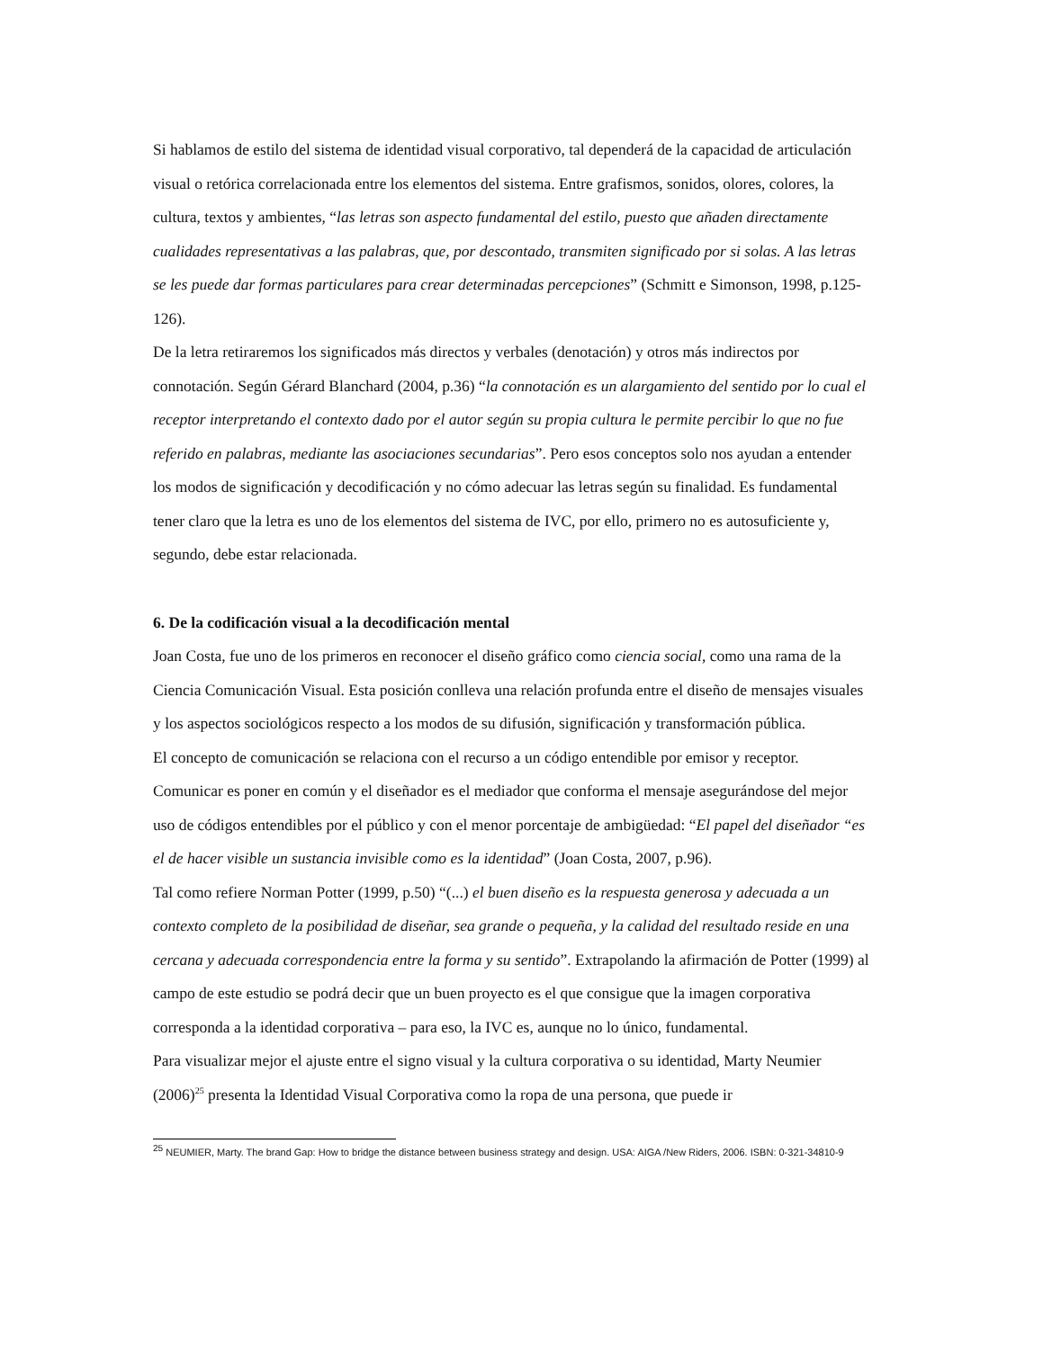Si hablamos de estilo del sistema de identidad visual corporativo, tal dependerá de la capacidad de articulación visual o retórica correlacionada entre los elementos del sistema. Entre grafismos, sonidos, olores, colores, la cultura, textos y ambientes, “las letras son aspecto fundamental del estilo, puesto que añaden directamente cualidades representativas a las palabras, que, por descontado, transmiten significado por si solas. A las letras se les puede dar formas particulares para crear determinadas percepciones” (Schmitt e Simonson, 1998, p.125-126).
De la letra retiraremos los significados más directos y verbales (denotación) y otros más indirectos por connotación. Según Gérard Blanchard (2004, p.36) “la connotación es un alargamiento del sentido por lo cual el receptor interpretando el contexto dado por el autor según su propia cultura le permite percibir lo que no fue referido en palabras, mediante las asociaciones secundarias”. Pero esos conceptos solo nos ayudan a entender los modos de significación y decodificación y no cómo adecuar las letras según su finalidad. Es fundamental tener claro que la letra es uno de los elementos del sistema de IVC, por ello, primero no es autosuficiente y, segundo, debe estar relacionada.
6. De la codificación visual a la decodificación mental
Joan Costa, fue uno de los primeros en reconocer el diseño gráfico como ciencia social, como una rama de la Ciencia Comunicación Visual. Esta posición conlleva una relación profunda entre el diseño de mensajes visuales y los aspectos sociológicos respecto a los modos de su difusión, significación y transformación pública.
El concepto de comunicación se relaciona con el recurso a un código entendible por emisor y receptor. Comunicar es poner en común y el diseñador es el mediador que conforma el mensaje asegurándose del mejor uso de códigos entendibles por el público y con el menor porcentaje de ambigüedad: “El papel del diseñador “es el de hacer visible un sustancia invisible como es la identidad” (Joan Costa, 2007, p.96).
Tal como refiere Norman Potter (1999, p.50) “(...) el buen diseño es la respuesta generosa y adecuada a un contexto completo de la posibilidad de diseñar, sea grande o pequeña, y la calidad del resultado reside en una cercana y adecuada correspondencia entre la forma y su sentido”. Extrapolando la afirmación de Potter (1999) al campo de este estudio se podrá decir que un buen proyecto es el que consigue que la imagen corporativa corresponda a la identidad corporativa – para eso, la IVC es, aunque no lo único, fundamental.
Para visualizar mejor el ajuste entre el signo visual y la cultura corporativa o su identidad, Marty Neumier (2006)<sup>25</sup> presenta la Identidad Visual Corporativa como la ropa de una persona, que puede ir
<sup>25</sup> NEUMIER, Marty. The brand Gap: How to bridge the distance between business strategy and design. USA: AIGA /New Riders, 2006. ISBN: 0-321-34810-9